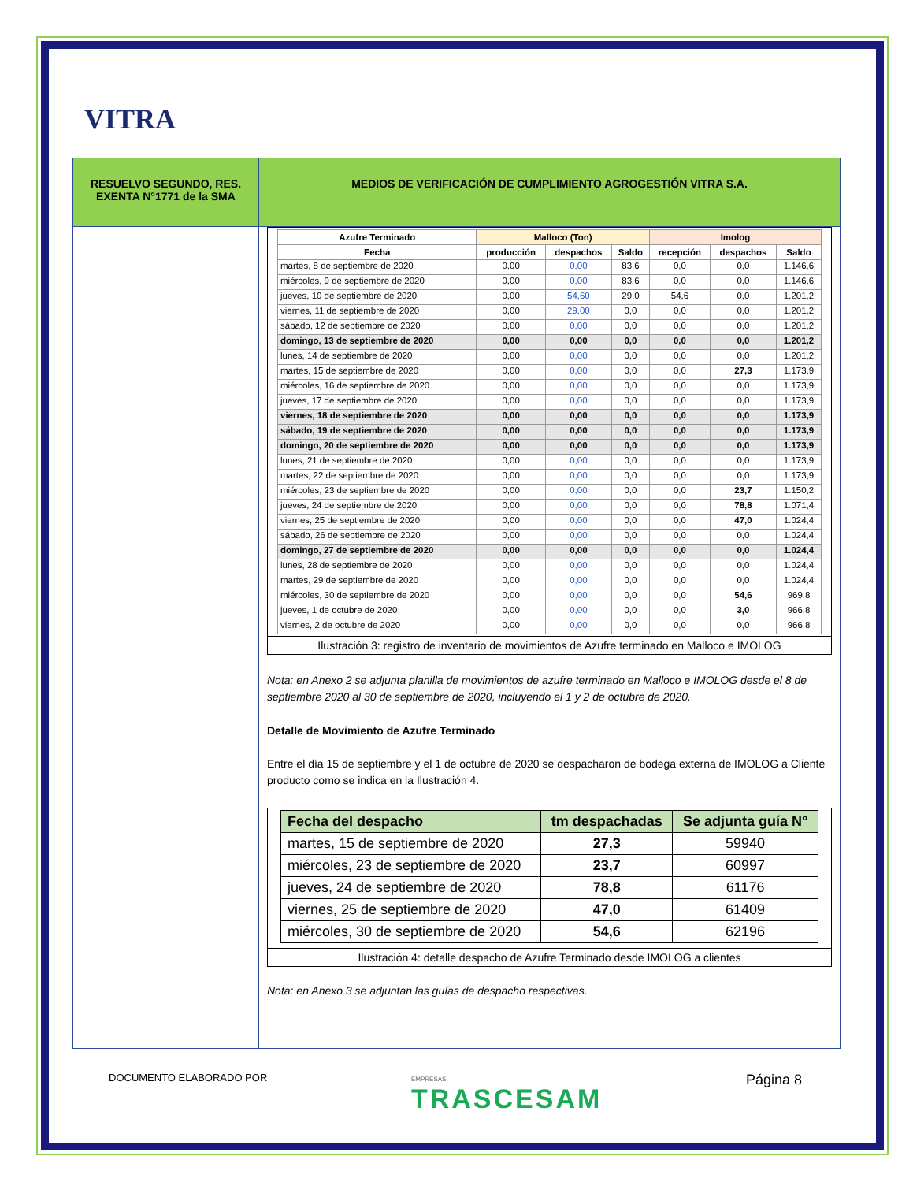VITRA
| RESUELVO SEGUNDO, RES. EXENTA N°1771 de la SMA | MEDIOS DE VERIFICACIÓN DE CUMPLIMIENTO AGROGESTIÓN VITRA S.A. |
| | / Azufre Terminado / Malloco (Ton) / / / Imolog / / / / --- / --- / --- / --- / --- / --- / --- / / Fecha / producción / despachos / Saldo / recepción / despachos / Saldo / / martes, 8 de septiembre de 2020 / 0,00 / 0,00 / 83,6 / 0,0 / 0,0 / 1.146,6 / / miércoles, 9 de septiembre de 2020 / 0,00 / 0,00 / 83,6 / 0,0 / 0,0 / 1.146,6 / / jueves, 10 de septiembre de 2020 / 0,00 / 54,60 / 29,0 / 54,6 / 0,0 / 1.201,2 / / viernes, 11 de septiembre de 2020 / 0,00 / 29,00 / 0,0 / 0,0 / 0,0 / 1.201,2 / / sábado, 12 de septiembre de 2020 / 0,00 / 0,00 / 0,0 / 0,0 / 0,0 / 1.201,2 / / domingo, 13 de septiembre de 2020 / 0,00 / 0,00 / 0,0 / 0,0 / 0,0 / 1.201,2 / / lunes, 14 de septiembre de 2020 / 0,00 / 0,00 / 0,0 / 0,0 / 0,0 / 1.201,2 / / martes, 15 de septiembre de 2020 / 0,00 / 0,00 / 0,0 / 0,0 / 27,3 / 1.173,9 / / miércoles, 16 de septiembre de 2020 / 0,00 / 0,00 / 0,0 / 0,0 / 0,0 / 1.173,9 / / jueves, 17 de septiembre de 2020 / 0,00 / 0,00 / 0,0 / 0,0 / 0,0 / 1.173,9 / / viernes, 18 de septiembre de 2020 / 0,00 / 0,00 / 0,0 / 0,0 / 0,0 / 1.173,9 / / sábado, 19 de septiembre de 2020 / 0,00 / 0,00 / 0,0 / 0,0 / 0,0 / 1.173,9 / / domingo, 20 de septiembre de 2020 / 0,00 / 0,00 / 0,0 / 0,0 / 0,0 / 1.173,9 / / lunes, 21 de septiembre de 2020 / 0,00 / 0,00 / 0,0 / 0,0 / 0,0 / 1.173,9 / / martes, 22 de septiembre de 2020 / 0,00 / 0,00 / 0,0 / 0,0 / 0,0 / 1.173,9 / / miércoles, 23 de septiembre de 2020 / 0,00 / 0,00 / 0,0 / 0,0 / 23,7 / 1.150,2 / / jueves, 24 de septiembre de 2020 / 0,00 / 0,00 / 0,0 / 0,0 / 78,8 / 1.071,4 / / viernes, 25 de septiembre de 2020 / 0,00 / 0,00 / 0,0 / 0,0 / 47,0 / 1.024,4 / / sábado, 26 de septiembre de 2020 / 0,00 / 0,00 / 0,0 / 0,0 / 0,0 / 1.024,4 / / domingo, 27 de septiembre de 2020 / 0,00 / 0,00 / 0,0 / 0,0 / 0,0 / 1.024,4 / / lunes, 28 de septiembre de 2020 / 0,00 / 0,00 / 0,0 / 0,0 / 0,0 / 1.024,4 / / martes, 29 de septiembre de 2020 / 0,00 / 0,00 / 0,0 / 0,0 / 0,0 / 1.024,4 / / miércoles, 30 de septiembre de 2020 / 0,00 / 0,00 / 0,0 / 0,0 / 54,6 / 969,8 / / jueves, 1 de octubre de 2020 / 0,00 / 0,00 / 0,0 / 0,0 / 3,0 / 966,8 / / viernes, 2 de octubre de 2020 / 0,00 / 0,00 / 0,0 / 0,0 / 0,0 / 966,8 / Ilustración 3: registro de inventario de movimientos de Azufre terminado en Malloco e IMOLOG Nota: en Anexo 2 se adjunta planilla de movimientos de azufre terminado en Malloco e IMOLOG desde el 8 de septiembre 2020 al 30 de septiembre de 2020, incluyendo el 1 y 2 de octubre de 2020. Detalle de Movimiento de Azufre Terminado Entre el día 15 de septiembre y el 1 de octubre de 2020 se despacharon de bodega externa de IMOLOG a Cliente producto como se indica en la Ilustración 4. / Fecha del despacho / tm despachadas / Se adjunta guía N° / / --- / --- / --- / / martes, 15 de septiembre de 2020 / 27,3 / 59940 / / miércoles, 23 de septiembre de 2020 / 23,7 / 60997 / / jueves, 24 de septiembre de 2020 / 78,8 / 61176 / / viernes, 25 de septiembre de 2020 / 47,0 / 61409 / / miércoles, 30 de septiembre de 2020 / 54,6 / 62196 / Ilustración 4: detalle despacho de Azufre Terminado desde IMOLOG a clientes Nota: en Anexo 3 se adjuntan las guías de despacho respectivas. |
DOCUMENTO ELABORADO POR EMPRESAS
TRASCESAM Página 8